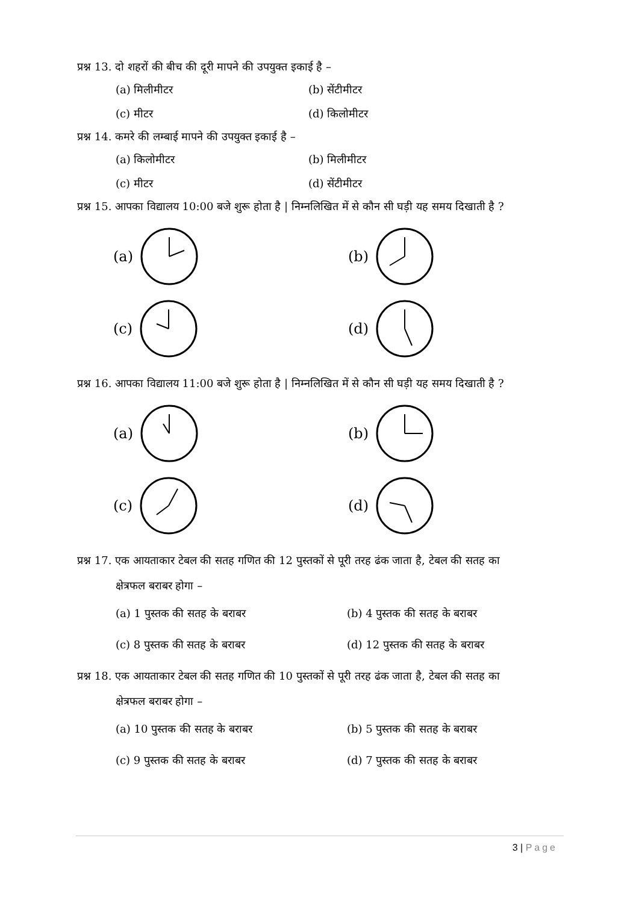प्रश्न 13. दो शहरों की बीच की दूरी मापने की उपयुक्त इकाई है –
(a) मिलीमीटर
(b) सेंटीमीटर
(c) मीटर
(d) किलोमीटर
प्रश्न 14. कमरे की लम्बाई मापने की उपयुक्त इकाई है –
(a) किलोमीटर
(b) मिलीमीटर
(c) मीटर
(d) सेंटीमीटर
प्रश्न 15. आपका विद्यालय 10:00 बजे शुरू होता है | निम्नलिखित में से कौन सी घड़ी यह समय दिखाती है ?
(a)
(b)
(c)
(d)
प्रश्न 16. आपका विद्यालय 11:00 बजे शुरू होता है | निम्नलिखित में से कौन सी घड़ी यह समय दिखाती है ?
(a)
(b)
(c)
(d)
प्रश्न 17. एक आयताकार टेबल की सतह गणित की 12 पुस्तकों से पूरी तरह ढंक जाता है, टेबल की सतह का
क्षेत्रफल बराबर होगा –
(a) 1 पुस्तक की सतह के बराबर
(b) 4 पुस्तक की सतह के बराबर
(c) 8 पुस्तक की सतह के बराबर
(d) 12 पुस्तक की सतह के बराबर
प्रश्न 18. एक आयताकार टेबल की सतह गणित की 10 पुस्तकों से पूरी तरह ढंक जाता है, टेबल की सतह का
क्षेत्रफल बराबर होगा –
(a) 10 पुस्तक की सतह के बराबर
(b) 5 पुस्तक की सतह के बराबर
(c) 9 पुस्तक की सतह के बराबर
(d) 7 पुस्तक की सतह के बराबर
3 | Page